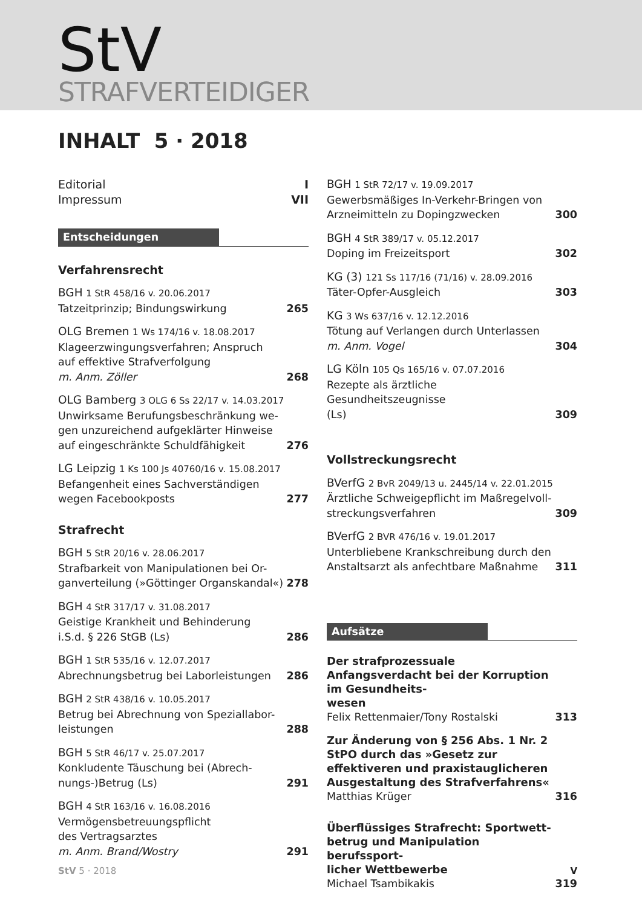StV
STRAFVERTEIDIGER
INHALT 5 · 2018
Editorial I
Impressum VII
Entscheidungen
Verfahrensrecht
BGH 1 StR 458/16 v. 20.06.2017
Tatzeitprinzip; Bindungswirkung
265
OLG Bremen 1 Ws 174/16 v. 18.08.2017
Klageerzwingungsverfahren; Anspruch
auf effektive Strafverfolgung
m. Anm. Zöller
268
OLG Bamberg 3 OLG 6 Ss 22/17 v. 14.03.2017
Unwirksame Berufungsbeschränkung we-
gen unzureichend aufgeklärter Hinweise
auf eingeschränkte Schuldfähigkeit
276
LG Leipzig 1 Ks 100 Js 40760/16 v. 15.08.2017
Befangenheit eines Sachverständigen
wegen Facebookposts
277
Strafrecht
BGH 5 StR 20/16 v. 28.06.2017
Strafbarkeit von Manipulationen bei Or-
ganverteilung (»Göttinger Organskandal«)
278
BGH 4 StR 317/17 v. 31.08.2017
Geistige Krankheit und Behinderung
i.S.d. § 226 StGB (Ls)
286
BGH 1 StR 535/16 v. 12.07.2017
Abrechnungsbetrug bei Laborleistungen
286
BGH 2 StR 438/16 v. 10.05.2017
Betrug bei Abrechnung von Speziallabor-
leistungen
288
BGH 5 StR 46/17 v. 25.07.2017
Konkludente Täuschung bei (Abrech-
nungs-)Betrug (Ls)
291
BGH 4 StR 163/16 v. 16.08.2016
Vermögensbetreuungspflicht
des Vertragsarztes
m. Anm. Brand/Wostry
291
BGH 1 StR 72/17 v. 19.09.2017
Gewerbsmäßiges In-Verkehr-Bringen von
Arzneimitteln zu Dopingzwecken
300
BGH 4 StR 389/17 v. 05.12.2017
Doping im Freizeitsport
302
KG (3) 121 Ss 117/16 (71/16) v. 28.09.2016
Täter-Opfer-Ausgleich
303
KG 3 Ws 637/16 v. 12.12.2016
Tötung auf Verlangen durch Unterlassen
m. Anm. Vogel
304
LG Köln 105 Qs 165/16 v. 07.07.2016
Rezepte als ärztliche Gesundheitszeugnisse
(Ls)
309
Vollstreckungsrecht
BVerfG 2 BvR 2049/13 u. 2445/14 v. 22.01.2015
Ärztliche Schweigepflicht im Maßregelvoll-
streckungsverfahren
309
BVerfG 2 BVR 476/16 v. 19.01.2017
Unterbliebene Krankschreibung durch den
Anstaltsarzt als anfechtbare Maßnahme
311
Aufsätze
Der strafprozessuale Anfangsverdacht bei der Korruption im Gesundheits-
wesen
Felix Rettenmaier/Tony Rostalski
313
Zur Änderung von § 256 Abs. 1 Nr. 2 StPO durch das »Gesetz zur effektiveren und praxistauglicheren Ausgestaltung des Strafverfahrens«
Matthias Krüger
316
Überflüssiges Strafrecht: Sportwett-
betrug und Manipulation berufssport-
licher Wettbewerbe
Michael Tsambikakis
319
StV 5 · 2018 V